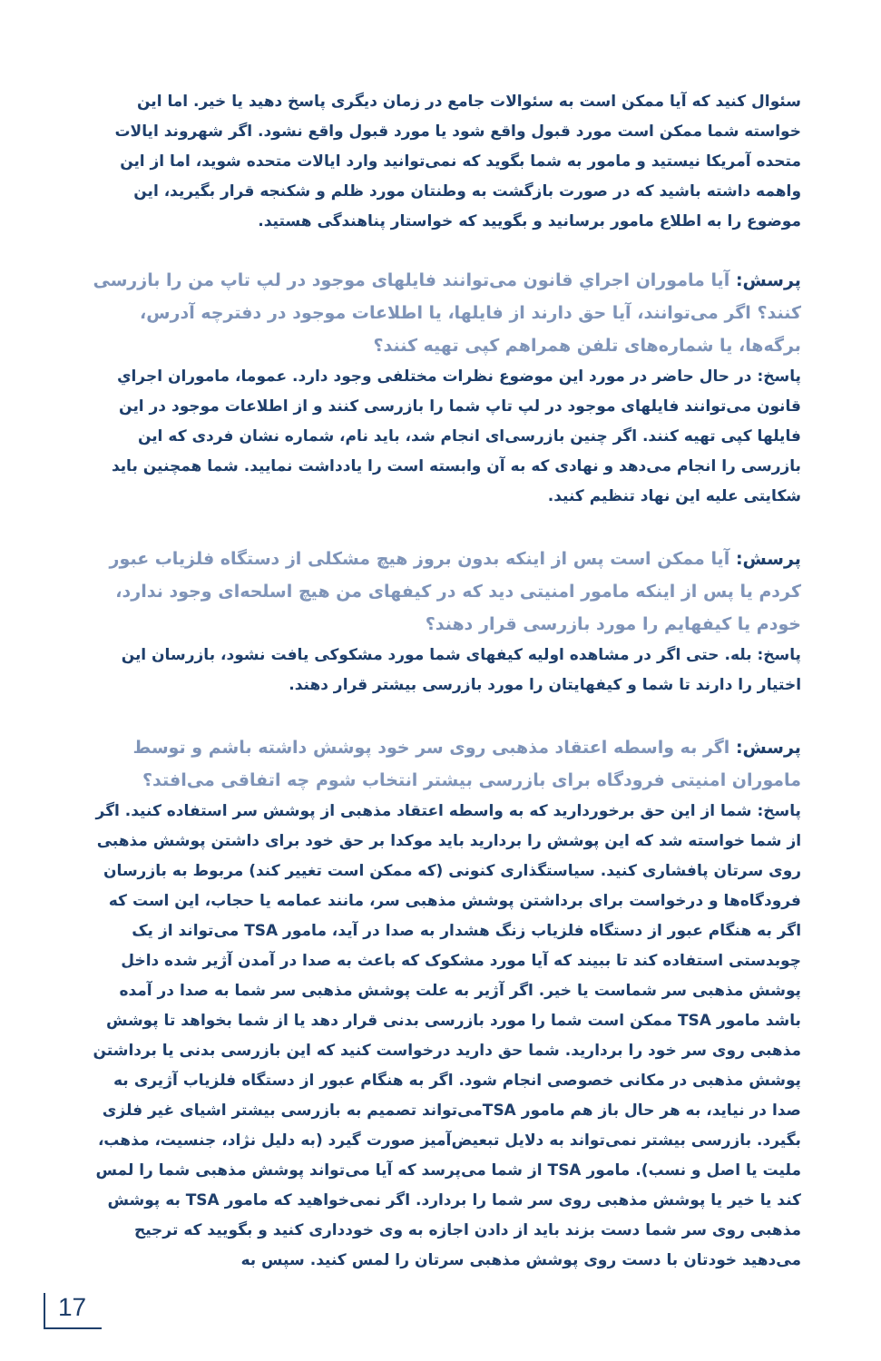سئوال کنید که آیا ممکن است به سئوالات جامع در زمان دیگری پاسخ دهید یا خیر. اما این خواسته شما ممکن است مورد قبول واقع شود یا مورد قبول واقع نشود. اگر شهروند ایالات متحده آمریکا نیستید و مامور به شما بگوید که نمی‌توانید وارد ایالات متحده شوید، اما از این واهمه داشته باشید که در صورت بازگشت به وطنتان مورد ظلم و شکنجه قرار بگیرید، این موضوع را به اطلاع مامور برسانید و بگویید که خواستار پناهندگی هستید.
پرسش: آیا ماموران اجراي قانون می‌توانند فایلهای موجود در لپ تاپ من را بازرسی کنند؟ اگر می‌توانند، آیا حق دارند از فایلها، یا اطلاعات موجود در دفترچه آدرس، برگه‌ها، یا شماره‌های تلفن همراهم کپی تهیه کنند؟
پاسخ: در حال حاضر در مورد این موضوع نظرات مختلفی وجود دارد. عموما، ماموران اجراي قانون می‌توانند فایلهای موجود در لپ تاپ شما را بازرسی کنند و از اطلاعات موجود در این فایلها کپی تهیه کنند. اگر چنین بازرسی‌ای انجام شد، باید نام، شماره نشان فردی که این بازرسی را انجام می‌دهد و نهادی که به آن وابسته است را یادداشت نمایید. شما همچنین باید شکایتی علیه این نهاد تنظیم کنید.
پرسش: آیا ممکن است پس از اینکه بدون بروز هیچ مشکلی از دستگاه فلزیاب عبور کردم یا پس از اینکه مامور امنیتی دید که در کیفهای من هیچ اسلحه‌ای وجود ندارد، خودم یا کیفهایم را مورد بازرسی قرار دهند؟
پاسخ: بله. حتی اگر در مشاهده اولیه کیفهای شما مورد مشکوکی یافت نشود، بازرسان این اختیار را دارند تا شما و کیفهایتان را مورد بازرسی بیشتر قرار دهند.
پرسش: اگر به واسطه اعتقاد مذهبی روی سر خود پوشش داشته باشم و توسط ماموران امنیتی فرودگاه برای بازرسی بیشتر انتخاب شوم چه اتفاقی می‌افتد؟
پاسخ: شما از این حق برخوردارید که به واسطه اعتقاد مذهبی از پوشش سر استفاده کنید. اگر از شما خواسته شد که این پوشش را بردارید باید موکدا بر حق خود برای داشتن پوشش مذهبی روی سرتان پافشاری کنید. سیاستگذاری کنونی (که ممکن است تغییر کند) مربوط به بازرسان فرودگاه‌ها و درخواست برای برداشتن پوشش مذهبی سر، مانند عمامه یا حجاب، این است که اگر به هنگام عبور از دستگاه فلزیاب زنگ هشدار به صدا در آید، مامور TSA می‌تواند از یک چوبدستی استفاده کند تا ببیند که آیا مورد مشکوک که باعث به صدا در آمدن آژیر شده داخل پوشش مذهبی سر شماست یا خیر. اگر آژیر به علت پوشش مذهبی سر شما به صدا در آمده باشد مامور TSA ممکن است شما را مورد بازرسی بدنی قرار دهد یا از شما بخواهد تا پوشش مذهبی روی سر خود را بردارید. شما حق دارید درخواست کنید که این بازرسی بدنی یا برداشتن پوشش مذهبی در مکانی خصوصی انجام شود. اگر به هنگام عبور از دستگاه فلزیاب آژیری به صدا در نیاید، به هر حال باز هم مامور TSAمی‌تواند تصمیم به بازرسی بیشتر اشیای غیر فلزی بگیرد. بازرسی بیشتر نمی‌تواند به دلایل تبعیض‌آمیز صورت گیرد (به دلیل نژاد، جنسیت، مذهب، ملیت یا اصل و نسب). مامور TSA از شما می‌پرسد که آیا می‌تواند پوشش مذهبی شما را لمس کند یا خیر یا پوشش مذهبی روی سر شما را بردارد. اگر نمی‌خواهید که مامور TSA به پوشش مذهبی روی سر شما دست بزند باید از دادن اجازه به وی خودداری کنید و بگویید که ترجیح می‌دهید خودتان با دست روی پوشش مذهبی سرتان را لمس کنید. سپس به
17